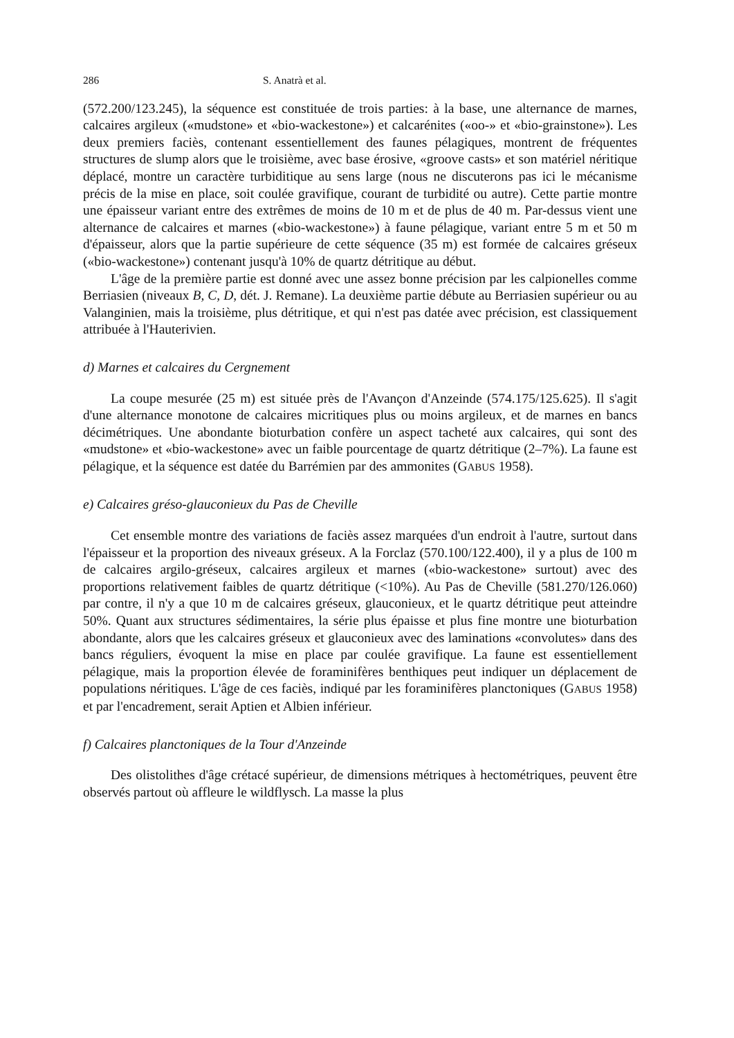286 S. Anatrà et al.
(572.200/123.245), la séquence est constituée de trois parties: à la base, une alternance de marnes, calcaires argileux («mudstone» et «bio-wackestone») et calcarénites («oo-» et «bio-grainstone»). Les deux premiers faciès, contenant essentiellement des faunes pélagiques, montrent de fréquentes structures de slump alors que le troisième, avec base érosive, «groove casts» et son matériel néritique déplacé, montre un caractère turbiditique au sens large (nous ne discuterons pas ici le mécanisme précis de la mise en place, soit coulée gravifique, courant de turbidité ou autre). Cette partie montre une épaisseur variant entre des extrêmes de moins de 10 m et de plus de 40 m. Par-dessus vient une alternance de calcaires et marnes («bio-wackestone») à faune pélagique, variant entre 5 m et 50 m d'épaisseur, alors que la partie supérieure de cette séquence (35 m) est formée de calcaires gréseux («bio-wackestone») contenant jusqu'à 10% de quartz détritique au début.
L'âge de la première partie est donné avec une assez bonne précision par les calpionelles comme Berriasien (niveaux B, C, D, dét. J. Remane). La deuxième partie débute au Berriasien supérieur ou au Valanginien, mais la troisième, plus détritique, et qui n'est pas datée avec précision, est classiquement attribuée à l'Hauterivien.
d) Marnes et calcaires du Cergnement
La coupe mesurée (25 m) est située près de l'Avançon d'Anzeinde (574.175/125.625). Il s'agit d'une alternance monotone de calcaires micritiques plus ou moins argileux, et de marnes en bancs décimétriques. Une abondante bioturbation confère un aspect tacheté aux calcaires, qui sont des «mudstone» et «bio-wackestone» avec un faible pourcentage de quartz détritique (2–7%). La faune est pélagique, et la séquence est datée du Barrémien par des ammonites (GABUS 1958).
e) Calcaires gréso-glauconieux du Pas de Cheville
Cet ensemble montre des variations de faciès assez marquées d'un endroit à l'autre, surtout dans l'épaisseur et la proportion des niveaux gréseux. A la Forclaz (570.100/122.400), il y a plus de 100 m de calcaires argilo-gréseux, calcaires argileux et marnes («bio-wackestone» surtout) avec des proportions relativement faibles de quartz détritique (<10%). Au Pas de Cheville (581.270/126.060) par contre, il n'y a que 10 m de calcaires gréseux, glauconieux, et le quartz détritique peut atteindre 50%. Quant aux structures sédimentaires, la série plus épaisse et plus fine montre une bioturbation abondante, alors que les calcaires gréseux et glauconieux avec des laminations «convolutes» dans des bancs réguliers, évoquent la mise en place par coulée gravifique. La faune est essentiellement pélagique, mais la proportion élevée de foraminifères benthiques peut indiquer un déplacement de populations néritiques. L'âge de ces faciès, indiqué par les foraminifères planctoniques (GABUS 1958) et par l'encadrement, serait Aptien et Albien inférieur.
f) Calcaires planctoniques de la Tour d'Anzeinde
Des olistolithes d'âge crétacé supérieur, de dimensions métriques à hectométriques, peuvent être observés partout où affleure le wildflysch. La masse la plus